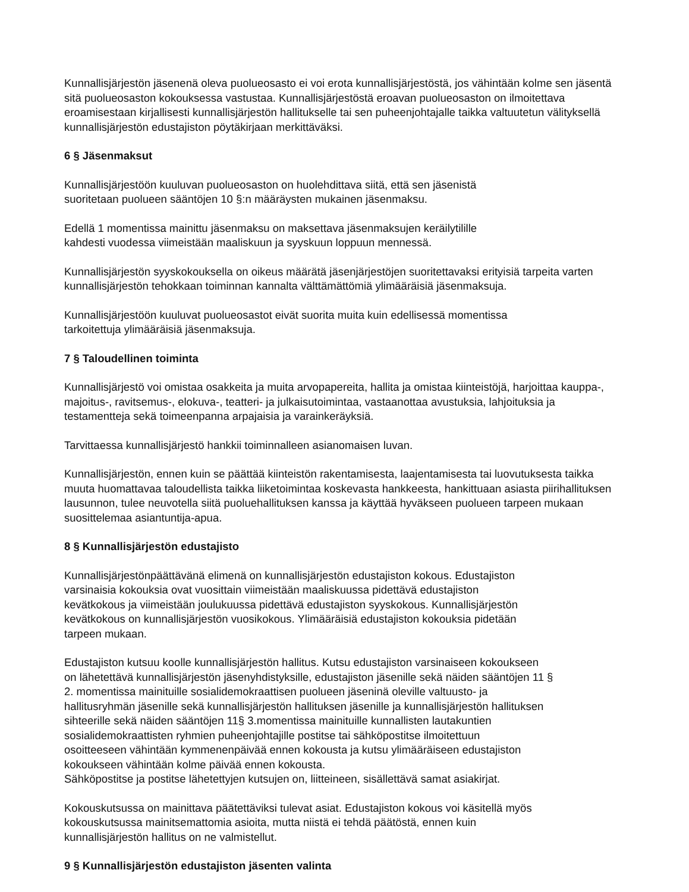Kunnallisjärjestön jäsenenä oleva puolueosasto ei voi erota kunnallisjärjestöstä, jos vähintään kolme sen jäsentä sitä puolueosaston kokouksessa vastustaa. Kunnallisjärjestöstä eroavan puolueosaston on ilmoitettava eroamisestaan kirjallisesti kunnallisjärjestön hallitukselle tai sen puheenjohtajalle taikka valtuutetun välityksellä kunnallisjärjestön edustajiston pöytäkirjaan merkittäväksi.
6 § Jäsenmaksut
Kunnallisjärjestöön kuuluvan puolueosaston on huolehdittava siitä, että sen jäsenistä
suoritetaan puolueen sääntöjen 10 §:n määräysten mukainen jäsenmaksu.
Edellä 1 momentissa mainittu jäsenmaksu on maksettava jäsenmaksujen keräilytilille
kahdesti vuodessa viimeistään maaliskuun ja syyskuun loppuun mennessä.
Kunnallisjärjestön syyskokouksella on oikeus määrätä jäsenjärjestöjen suoritettavaksi erityisiä tarpeita varten kunnallisjärjestön tehokkaan toiminnan kannalta välttämättömiä ylimääräisiä jäsenmaksuja.
Kunnallisjärjestöön kuuluvat puolueosastot eivät suorita muita kuin edellisessä momentissa
tarkoitettuja ylimääräisiä jäsenmaksuja.
7 § Taloudellinen toiminta
Kunnallisjärjestö voi omistaa osakkeita ja muita arvopapereita, hallita ja omistaa kiinteistöjä, harjoittaa kauppa-, majoitus-, ravitsemus-, elokuva-, teatteri- ja julkaisutoimintaa, vastaanottaa avustuksia, lahjoituksia ja testamentteja sekä toimeenpanna arpajaisia ja varainkeräyksiä.
Tarvittaessa kunnallisjärjestö hankkii toiminnalleen asianomaisen luvan.
Kunnallisjärjestön, ennen kuin se päättää kiinteistön rakentamisesta, laajentamisesta tai luovutuksesta taikka muuta huomattavaa taloudellista taikka liiketoimintaa koskevasta hankkeesta, hankittuaan asiasta piirihallituksen lausunnon, tulee neuvotella siitä puoluehallituksen kanssa ja käyttää hyväkseen puolueen tarpeen mukaan suosittelemaa asiantuntija-apua.
8 § Kunnallisjärjestön edustajisto
Kunnallisjärjestönpäättävänä elimenä on kunnallisjärjestön edustajiston kokous. Edustajiston
varsinaisia kokouksia ovat vuosittain viimeistään maaliskuussa pidettävä edustajiston
kevätkokous ja viimeistään joulukuussa pidettävä edustajiston syyskokous. Kunnallisjärjestön
kevätkokous on kunnallisjärjestön vuosikokous. Ylimääräisiä edustajiston kokouksia pidetään
tarpeen mukaan.
Edustajiston kutsuu koolle kunnallisjärjestön hallitus. Kutsu edustajiston varsinaiseen kokoukseen
on lähetettävä kunnallisjärjestön jäsenyhdistyksille, edustajiston jäsenille sekä näiden sääntöjen 11 §
2. momentissa mainituille sosialidemokraattisen puolueen jäseninä oleville valtuusto- ja
hallitusryhmän jäsenille sekä kunnallisjärjestön hallituksen jäsenille ja kunnallisjärjestön hallituksen
sihteerille sekä näiden sääntöjen 11§ 3.momentissa mainituille kunnallisten lautakuntien
sosialidemokraattisten ryhmien puheenjohtajille postitse tai sähköpostitse ilmoitettuun
osoitteeseen vähintään kymmenenpäivää ennen kokousta ja kutsu ylimääräiseen edustajiston
kokoukseen vähintään kolme päivää ennen kokousta.
Sähköpostitse ja postitse lähetettyjen kutsujen on, liitteineen, sisällettävä samat asiakirjat.
Kokouskutsussa on mainittava päätettäviksi tulevat asiat. Edustajiston kokous voi käsitellä myös
kokouskutsussa mainitsemattomia asioita, mutta niistä ei tehdä päätöstä, ennen kuin
kunnallisjärjestön hallitus on ne valmistellut.
9 § Kunnallisjärjestön edustajiston jäsenten valinta